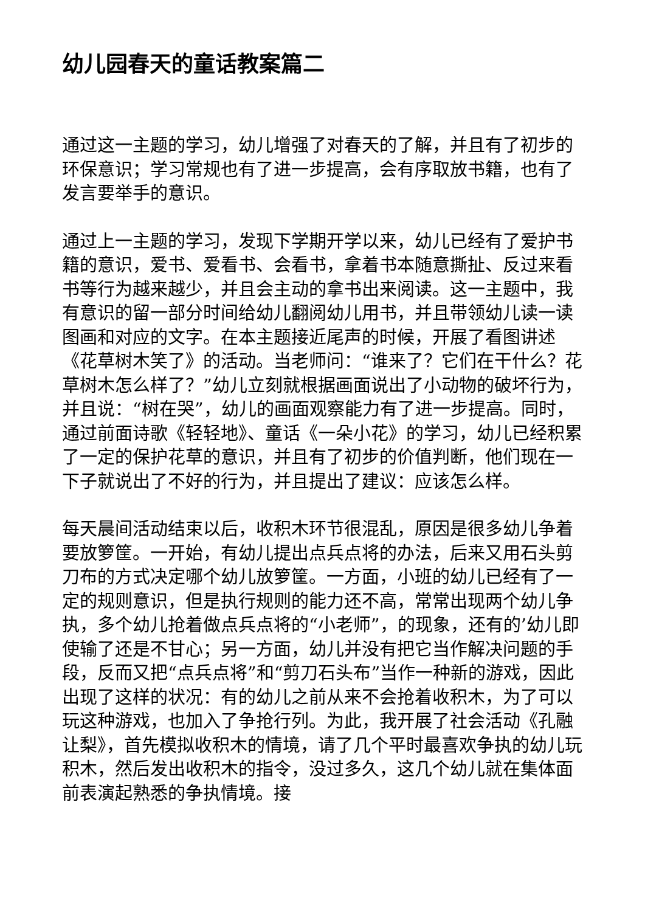幼儿园春天的童话教案篇二
通过这一主题的学习，幼儿增强了对春天的了解，并且有了初步的环保意识；学习常规也有了进一步提高，会有序取放书籍，也有了发言要举手的意识。
通过上一主题的学习，发现下学期开学以来，幼儿已经有了爱护书籍的意识，爱书、爱看书、会看书，拿着书本随意撕扯、反过来看书等行为越来越少，并且会主动的拿书出来阅读。这一主题中，我有意识的留一部分时间给幼儿翻阅幼儿用书，并且带领幼儿读一读图画和对应的文字。在本主题接近尾声的时候，开展了看图讲述《花草树木笑了》的活动。当老师问：“谁来了？它们在干什么？花草树木怎么样了？”幼儿立刻就根据画面说出了小动物的破坏行为，并且说：“树在哭”，幼儿的画面观察能力有了进一步提高。同时，通过前面诗歌《轻轻地》、童话《一朵小花》的学习，幼儿已经积累了一定的保护花草的意识，并且有了初步的价值判断，他们现在一下子就说出了不好的行为，并且提出了建议：应该怎么样。
每天晨间活动结束以后，收积木环节很混乱，原因是很多幼儿争着要放箩筐。一开始，有幼儿提出点兵点将的办法，后来又用石头剪刀布的方式决定哪个幼儿放箩筐。一方面，小班的幼儿已经有了一定的规则意识，但是执行规则的能力还不高，常常出现两个幼儿争执，多个幼儿抢着做点兵点将的“小老师”，的现象，还有的’幼儿即使输了还是不甘心；另一方面，幼儿并没有把它当作解决问题的手段，反而又把“点兵点将”和“剪刀石头布”当作一种新的游戏，因此出现了这样的状况：有的幼儿之前从来不会抢着收积木，为了可以玩这种游戏，也加入了争抢行列。为此，我开展了社会活动《孔融让梨》，首先模拟收积木的情境，请了几个平时最喜欢争执的幼儿玩积木，然后发出收积木的指令，没过多久，这几个幼儿就在集体面前表演起熟悉的争执情境。接